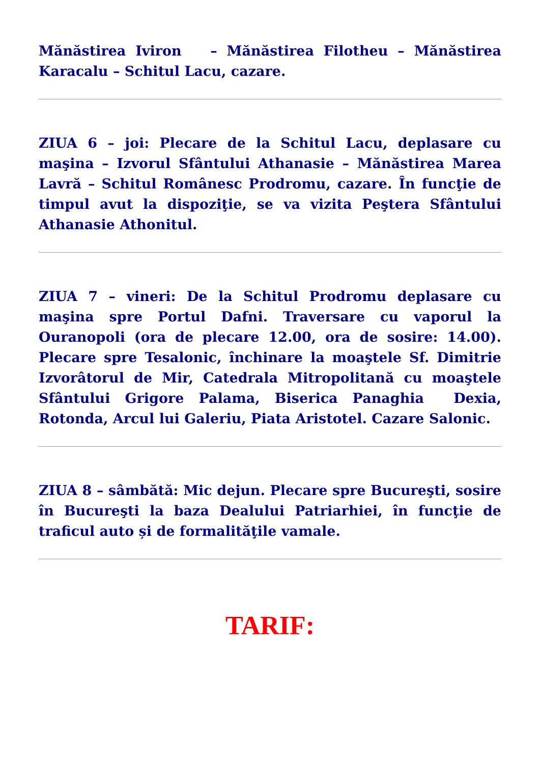Mănăstirea Iviron – Mănăstirea Filotheu – Mănăstirea Karacalu – Schitul Lacu, cazare.
ZIUA 6 – joi: Plecare de la Schitul Lacu, deplasare cu maşina – Izvorul Sfântului Athanasie – Mănăstirea Marea Lavră – Schitul Românesc Prodromu, cazare. În funcţie de timpul avut la dispoziţie, se va vizita Peştera Sfântului Athanasie Athonitul.
ZIUA 7 – vineri: De la Schitul Prodromu deplasare cu maşina spre Portul Dafni. Traversare cu vaporul la Ouranopoli (ora de plecare 12.00, ora de sosire: 14.00). Plecare spre Tesalonic, închinare la moaştele Sf. Dimitrie Izvorâtorul de Mir, Catedrala Mitropolitană cu moaştele Sfântului Grigore Palama, Biserica Panaghia Dexia, Rotonda, Arcul lui Galeriu, Piata Aristotel. Cazare Salonic.
ZIUA 8 – sâmbătă: Mic dejun. Plecare spre Bucureşti, sosire în Bucureşti la baza Dealului Patriarhiei, în funcţie de traficul auto și de formalităţile vamale.
TARIF: